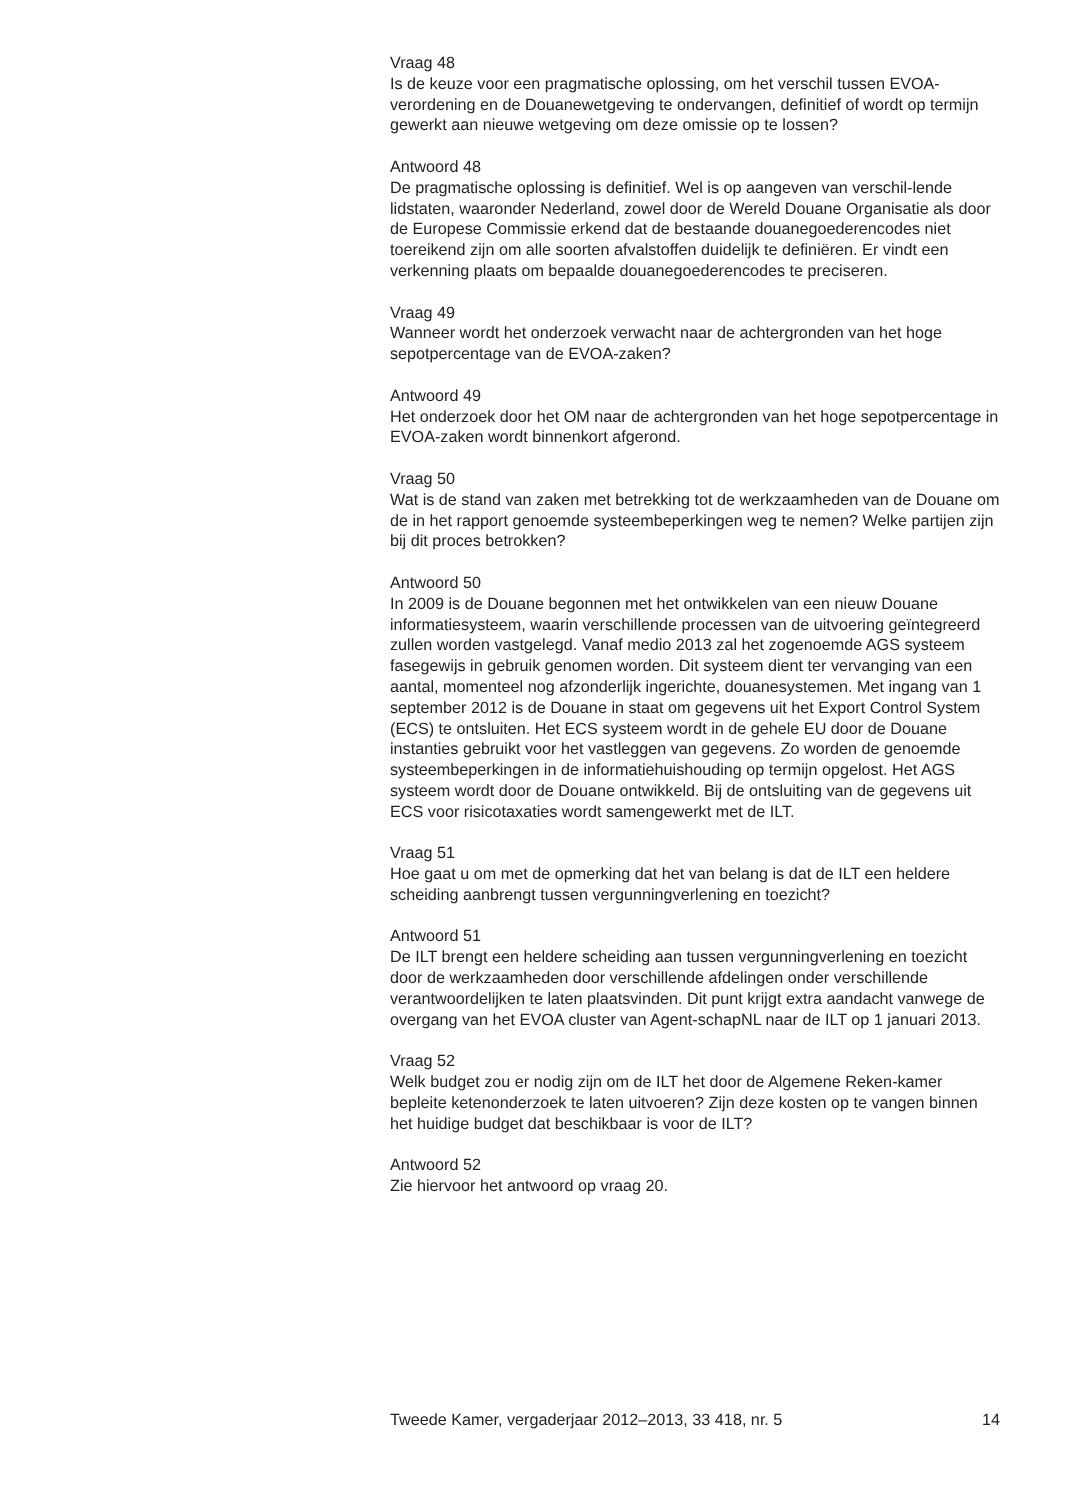Vraag 48
Is de keuze voor een pragmatische oplossing, om het verschil tussen EVOA-verordening en de Douanewetgeving te ondervangen, definitief of wordt op termijn gewerkt aan nieuwe wetgeving om deze omissie op te lossen?
Antwoord 48
De pragmatische oplossing is definitief. Wel is op aangeven van verschil-lende lidstaten, waaronder Nederland, zowel door de Wereld Douane Organisatie als door de Europese Commissie erkend dat de bestaande douanegoederencodes niet toereikend zijn om alle soorten afvalstoffen duidelijk te definiëren. Er vindt een verkenning plaats om bepaalde douanegoederencodes te preciseren.
Vraag 49
Wanneer wordt het onderzoek verwacht naar de achtergronden van het hoge sepotpercentage van de EVOA-zaken?
Antwoord 49
Het onderzoek door het OM naar de achtergronden van het hoge sepotpercentage in EVOA-zaken wordt binnenkort afgerond.
Vraag 50
Wat is de stand van zaken met betrekking tot de werkzaamheden van de Douane om de in het rapport genoemde systeembeperkingen weg te nemen? Welke partijen zijn bij dit proces betrokken?
Antwoord 50
In 2009 is de Douane begonnen met het ontwikkelen van een nieuw Douane informatiesysteem, waarin verschillende processen van de uitvoering geïntegreerd zullen worden vastgelegd. Vanaf medio 2013 zal het zogenoemde AGS systeem fasegewijs in gebruik genomen worden. Dit systeem dient ter vervanging van een aantal, momenteel nog afzonderlijk ingerichte, douanesystemen. Met ingang van 1 september 2012 is de Douane in staat om gegevens uit het Export Control System (ECS) te ontsluiten. Het ECS systeem wordt in de gehele EU door de Douane instanties gebruikt voor het vastleggen van gegevens. Zo worden de genoemde systeembeperkingen in de informatiehuishouding op termijn opgelost. Het AGS systeem wordt door de Douane ontwikkeld. Bij de ontsluiting van de gegevens uit ECS voor risicotaxaties wordt samengewerkt met de ILT.
Vraag 51
Hoe gaat u om met de opmerking dat het van belang is dat de ILT een heldere scheiding aanbrengt tussen vergunningverlening en toezicht?
Antwoord 51
De ILT brengt een heldere scheiding aan tussen vergunningverlening en toezicht door de werkzaamheden door verschillende afdelingen onder verschillende verantwoordelijken te laten plaatsvinden. Dit punt krijgt extra aandacht vanwege de overgang van het EVOA cluster van Agent-schapNL naar de ILT op 1 januari 2013.
Vraag 52
Welk budget zou er nodig zijn om de ILT het door de Algemene Reken-kamer bepleite ketenonderzoek te laten uitvoeren? Zijn deze kosten op te vangen binnen het huidige budget dat beschikbaar is voor de ILT?
Antwoord 52
Zie hiervoor het antwoord op vraag 20.
Tweede Kamer, vergaderjaar 2012–2013, 33 418, nr. 5 14